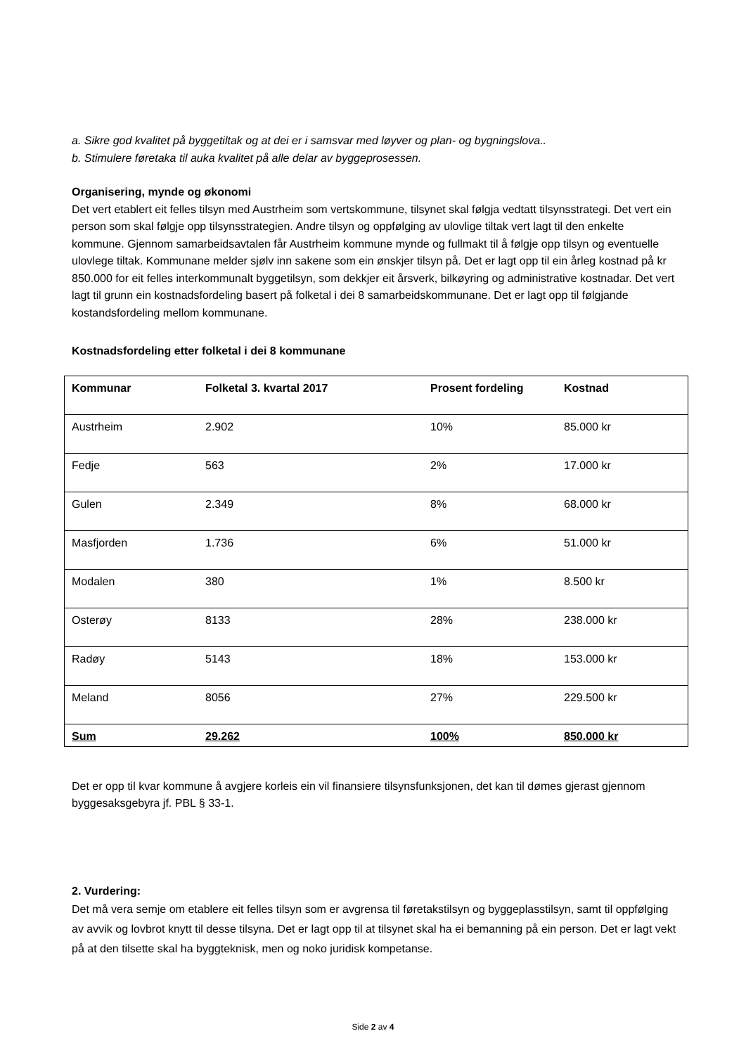a. Sikre god kvalitet på byggetiltak og at dei er i samsvar med løyver og plan- og bygningslova..
b. Stimulere føretaka til auka kvalitet på alle delar av byggeprosessen.
Organisering, mynde og økonomi
Det vert etablert eit felles tilsyn med Austrheim som vertskommune, tilsynet skal følgja vedtatt tilsynsstrategi. Det vert ein person som skal følgje opp tilsynsstrategien. Andre tilsyn og oppfølging av ulovlige tiltak vert lagt til den enkelte kommune. Gjennom samarbeidsavtalen får Austrheim kommune mynde og fullmakt til å følgje opp tilsyn og eventuelle ulovlege tiltak. Kommunane melder sjølv inn sakene som ein ønskjer tilsyn på. Det er lagt opp til ein årleg kostnad på kr 850.000 for eit felles interkommunalt byggetilsyn, som dekkjer eit årsverk, bilkøyring og administrative kostnadar. Det vert lagt til grunn ein kostnadsfordeling basert på folketal i dei 8 samarbeidskommunane. Det er lagt opp til følgjande kostandsfordeling mellom kommunane.
Kostnadsfordeling etter folketal i dei 8 kommunane
| Kommunar | Folketal 3. kvartal 2017 | Prosent fordeling | Kostnad |
| Austrheim | 2.902 | 10% | 85.000 kr |
| Fedje | 563 | 2% | 17.000 kr |
| Gulen | 2.349 | 8% | 68.000 kr |
| Masfjorden | 1.736 | 6% | 51.000 kr |
| Modalen | 380 | 1% | 8.500 kr |
| Osterøy | 8133 | 28% | 238.000 kr |
| Radøy | 5143 | 18% | 153.000 kr |
| Meland | 8056 | 27% | 229.500 kr |
| Sum | 29.262 | 100% | 850.000 kr |
Det er opp til kvar kommune å avgjere korleis ein vil finansiere tilsynsfunksjonen, det kan til dømes gjerast gjennom byggesaksgebyra jf. PBL § 33-1.
2. Vurdering:
Det må vera semje om etablere eit felles tilsyn som er avgrensa til føretakstilsyn og byggeplasstilsyn, samt til oppfølging av avvik og lovbrot knytt til desse tilsyna. Det er lagt opp til at tilsynet skal ha ei bemanning på ein person. Det er lagt vekt på at den tilsette skal ha byggteknisk, men og noko juridisk kompetanse.
Side 2 av 4